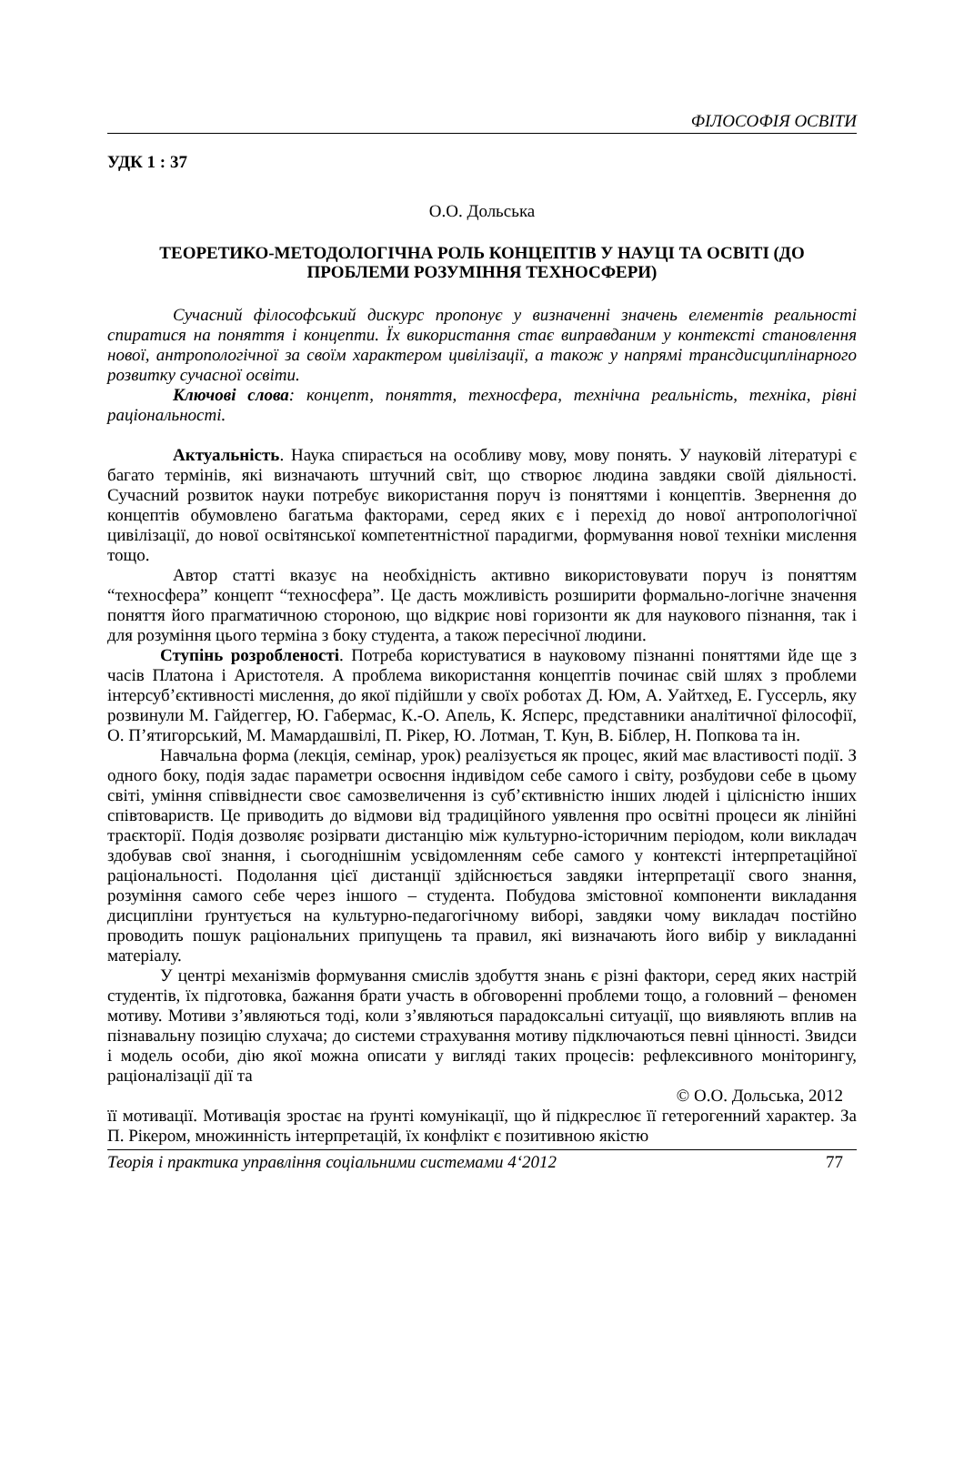ФІЛОСОФІЯ ОСВІТИ
УДК 1 : 37
О.О. Дольська
ТЕОРЕТИКО-МЕТОДОЛОГІЧНА РОЛЬ КОНЦЕПТІВ У НАУЦІ ТА ОСВІТІ (ДО ПРОБЛЕМИ РОЗУМІННЯ ТЕХНОСФЕРИ)
Сучасний філософський дискурс пропонує у визначенні значень елементів реальності спиратися на поняття і концепти. Їх використання стає виправданим у контексті становлення нової, антропологічної за своїм характером цивілізації, а також у напрямі трансдисциплінарного розвитку сучасної освіти.
Ключові слова: концепт, поняття, техносфера, технічна реальність, техніка, рівні раціональності.
Актуальність. Наука спирається на особливу мову, мову понять. У науковій літературі є багато термінів, які визначають штучний світ, що створює людина завдяки своїй діяльності. Сучасний розвиток науки потребує використання поруч із поняттями і концептів. Звернення до концептів обумовлено багатьма факторами, серед яких є і перехід до нової антропологічної цивілізації, до нової освітянської компетентністної парадигми, формування нової техніки мислення тощо.
Автор статті вказує на необхідність активно використовувати поруч із поняттям “техносфера” концепт “техносфера”. Це дасть можливість розширити формально-логічне значення поняття його прагматичною стороною, що відкриє нові горизонти як для наукового пізнання, так і для розуміння цього терміна з боку студента, а також пересічної людини.
Ступінь розробленості. Потреба користуватися в науковому пізнанні поняттями йде ще з часів Платона і Аристотеля. А проблема використання концептів починає свій шлях з проблеми інтерсуб’єктивності мислення, до якої підійшли у своїх роботах Д. Юм, А. Уайтхед, Е. Гуссерль, яку розвинули М. Гайдеггер, Ю. Габермас, К.-О. Апель, К. Ясперс, представники аналітичної філософії, О. П’ятигорський, М. Мамардашвілі, П. Рікер, Ю. Лотман, Т. Кун, В. Біблер, Н. Попкова та ін.
Навчальна форма (лекція, семінар, урок) реалізується як процес, який має властивості події. З одного боку, подія задає параметри освоєння індивідом себе самого і світу, розбудови себе в цьому світі, уміння співвіднести своє самозвеличення із суб’єктивністю інших людей і цілісністю інших співтовариств. Це приводить до відмови від традиційного уявлення про освітні процеси як лінійні траєкторії. Подія дозволяє розірвати дистанцію між культурно-історичним періодом, коли викладач здобував свої знання, і сьогоднішнім усвідомленням себе самого у контексті інтерпретаційної раціональності. Подолання цієї дистанції здійснюється завдяки інтерпретації свого знання, розуміння самого себе через іншого – студента. Побудова змістовної компоненти викладання дисципліни ґрунтується на культурно-педагогічному виборі, завдяки чому викладач постійно проводить пошук раціональних припущень та правил, які визначають його вибір у викладанні матеріалу.
У центрі механізмів формування смислів здобуття знань є різні фактори, серед яких настрій студентів, їх підготовка, бажання брати участь в обговоренні проблеми тощо, а головний – феномен мотиву. Мотиви з’являються тоді, коли з’являються парадоксальні ситуації, що виявляють вплив на пізнавальну позицію слухача; до системи страхування мотиву підключаються певні цінності. Звидси і модель особи, дію якої можна описати у вигляді таких процесів: рефлексивного моніторингу, раціоналізації дії та
© О.О. Дольська, 2012
її мотивації. Мотивація зростає на ґрунті комунікації, що й підкреслює її гетерогенний характер. За П. Рікером, множинність інтерпретацій, їх конфлікт є позитивною якістю
Теорія і практика управління соціальними системами 4‘2012 77